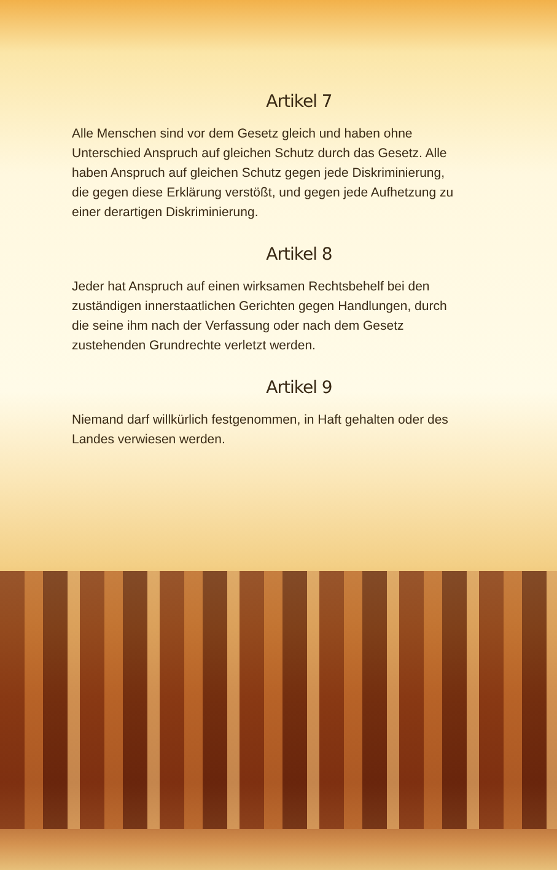Artikel 7
Alle Menschen sind vor dem Gesetz gleich und haben ohne Unterschied Anspruch auf gleichen Schutz durch das Gesetz. Alle haben Anspruch auf gleichen Schutz gegen jede Diskriminierung, die gegen diese Erklärung verstößt, und gegen jede Aufhetzung zu einer derartigen Diskriminierung.
Artikel 8
Jeder hat Anspruch auf einen wirksamen Rechtsbehelf bei den zuständigen innerstaatlichen Gerichten gegen Handlungen, durch die seine ihm nach der Verfassung oder nach dem Gesetz zustehenden Grundrechte verletzt werden.
Artikel 9
Niemand darf willkürlich festgenommen, in Haft gehalten oder des Landes verwiesen werden.